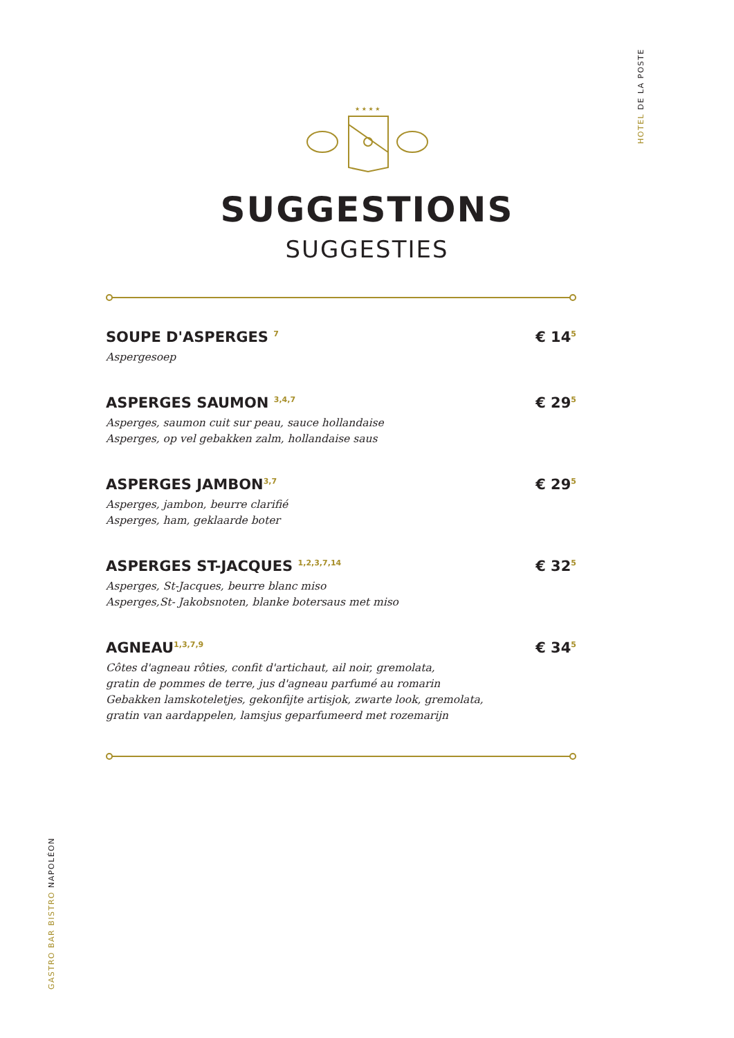HOTEL DE LA POSTE
GASTRO BAR BISTRO NAPOLÉON
★ ★ ★ ★
SUGGESTIONS
SUGGESTIES
SOUPE D'ASPERGES <sup>7</sup> € 14<sup>5</sup>
Aspergesoep
ASPERGES SAUMON <sup>3,4,7</sup> € 29<sup>5</sup>
Asperges, saumon cuit sur peau, sauce hollandaise
Asperges, op vel gebakken zalm, hollandaise saus
ASPERGES JAMBON<sup>3,7</sup> € 29<sup>5</sup>
Asperges, jambon, beurre clarifié
Asperges, ham, geklaarde boter
ASPERGES ST-JACQUES <sup>1,2,3,7,14</sup> € 32<sup>5</sup>
Asperges, St-Jacques, beurre blanc miso
Asperges,St- Jakobsnoten, blanke botersaus met miso
AGNEAU<sup>1,3,7,9</sup> € 34<sup>5</sup>
Côtes d'agneau rôties, confit d'artichaut, ail noir, gremolata,
gratin de pommes de terre, jus d'agneau parfumé au romarin
Gebakken lamskoteletjes, gekonfijte artisjok, zwarte look, gremolata,
gratin van aardappelen, lamsjus geparfumeerd met rozemarijn